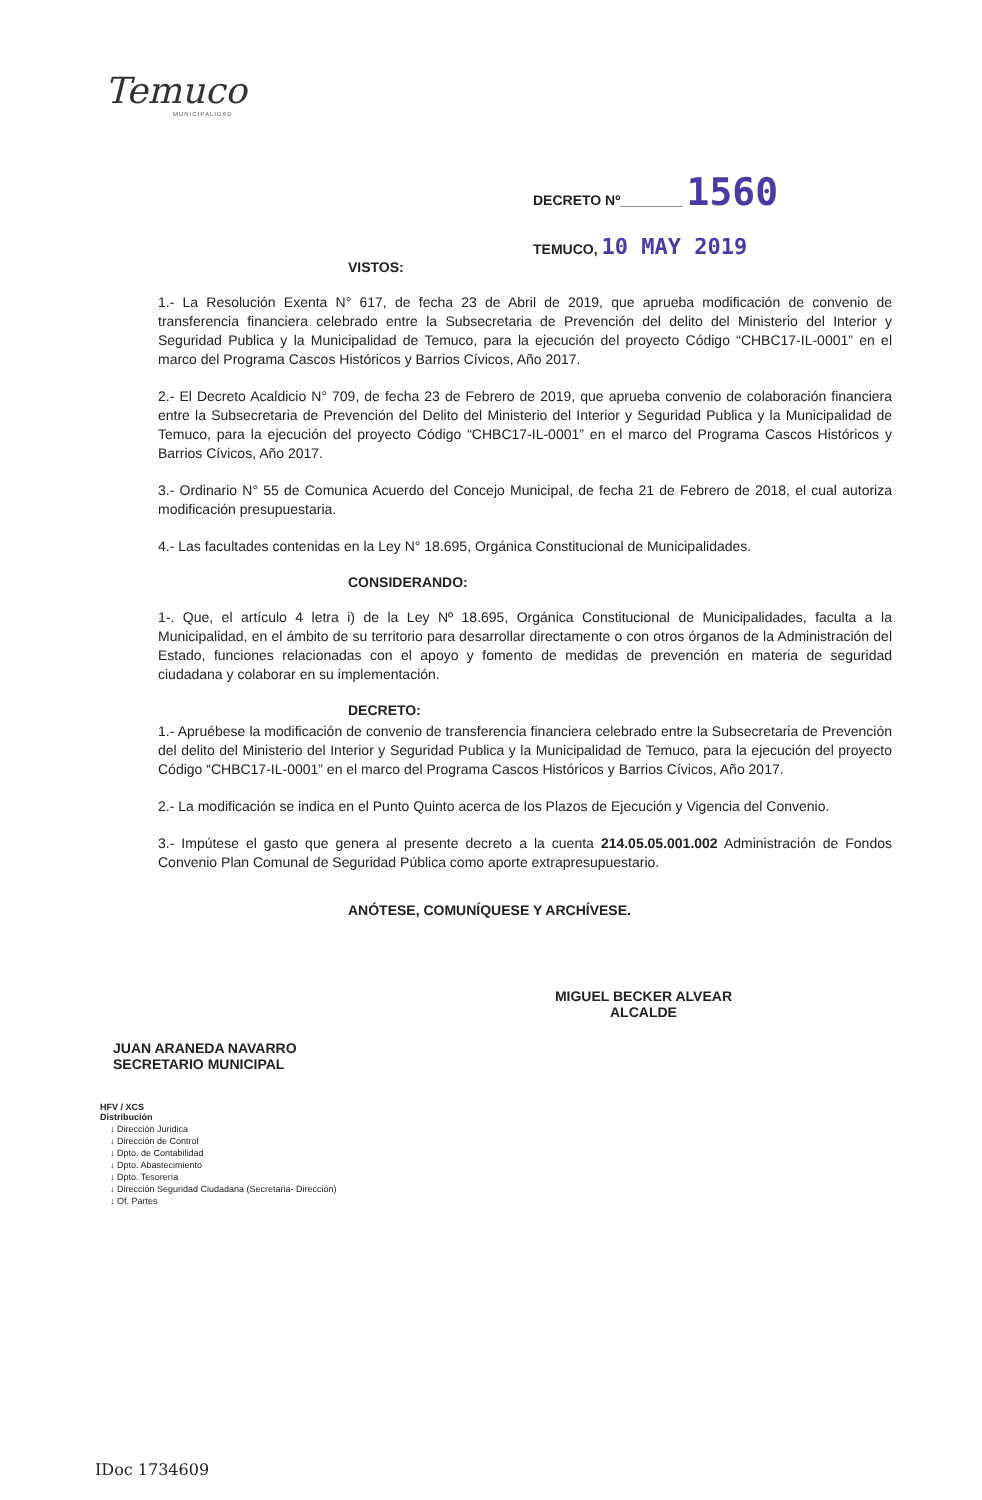Temuco
MUNICIPALIDAD
DECRETO Nº________ 1560
TEMUCO, 10 MAY 2019
VISTOS:
1.- La Resolución Exenta N° 617, de fecha 23 de Abril de 2019, que aprueba modificación de convenio de transferencia financiera celebrado entre la Subsecretaria de Prevención del delito del Ministerio del Interior y Seguridad Publica y la Municipalidad de Temuco, para la ejecución del proyecto Código “CHBC17-IL-0001” en el marco del Programa Cascos Históricos y Barrios Cívicos, Año 2017.
2.- El Decreto Acaldicio N° 709, de fecha 23 de Febrero de 2019, que aprueba convenio de colaboración financiera entre la Subsecretaria de Prevención del Delito del Ministerio del Interior y Seguridad Publica y la Municipalidad de Temuco, para la ejecución del proyecto Código “CHBC17-IL-0001” en el marco del Programa Cascos Históricos y Barrios Cívicos, Año 2017.
3.- Ordinario N° 55 de Comunica Acuerdo del Concejo Municipal, de fecha 21 de Febrero de 2018, el cual autoriza modificación presupuestaria.
4.- Las facultades contenidas en la Ley N° 18.695, Orgánica Constitucional de Municipalidades.
CONSIDERANDO:
1-. Que, el artículo 4 letra i) de la Ley Nº 18.695, Orgánica Constitucional de Municipalidades, faculta a la Municipalidad, en el ámbito de su territorio para desarrollar directamente o con otros órganos de la Administración del Estado, funciones relacionadas con el apoyo y fomento de medidas de prevención en materia de seguridad ciudadana y colaborar en su implementación.
DECRETO:
1.- Apruébese la modificación de convenio de transferencia financiera celebrado entre la Subsecretaria de Prevención del delito del Ministerio del Interior y Seguridad Publica y la Municipalidad de Temuco, para la ejecución del proyecto Código “CHBC17-IL-0001” en el marco del Programa Cascos Históricos y Barrios Cívicos, Año 2017.
2.- La modificación se indica en el Punto Quinto acerca de los Plazos de Ejecución y Vigencia del Convenio.
3.- Impútese el gasto que genera al presente decreto a la cuenta 214.05.05.001.002 Administración de Fondos Convenio Plan Comunal de Seguridad Pública como aporte extrapresupuestario.
ANÓTESE, COMUNÍQUESE Y ARCHÍVESE.
MIGUEL BECKER ALVEAR
ALCALDE
JUAN ARANEDA NAVARRO
SECRETARIO MUNICIPAL
HFV / XCS
Distribución
↓ Dirección Juridica
↓ Dirección de Control
↓ Dpto. de Contabilidad
↓ Dpto. Abastecimiento
↓ Dpto. Tesorería
↓ Dirección Seguridad Ciudadana (Secretaria- Dirección)
↓ Of. Partes
IDoc 1734609